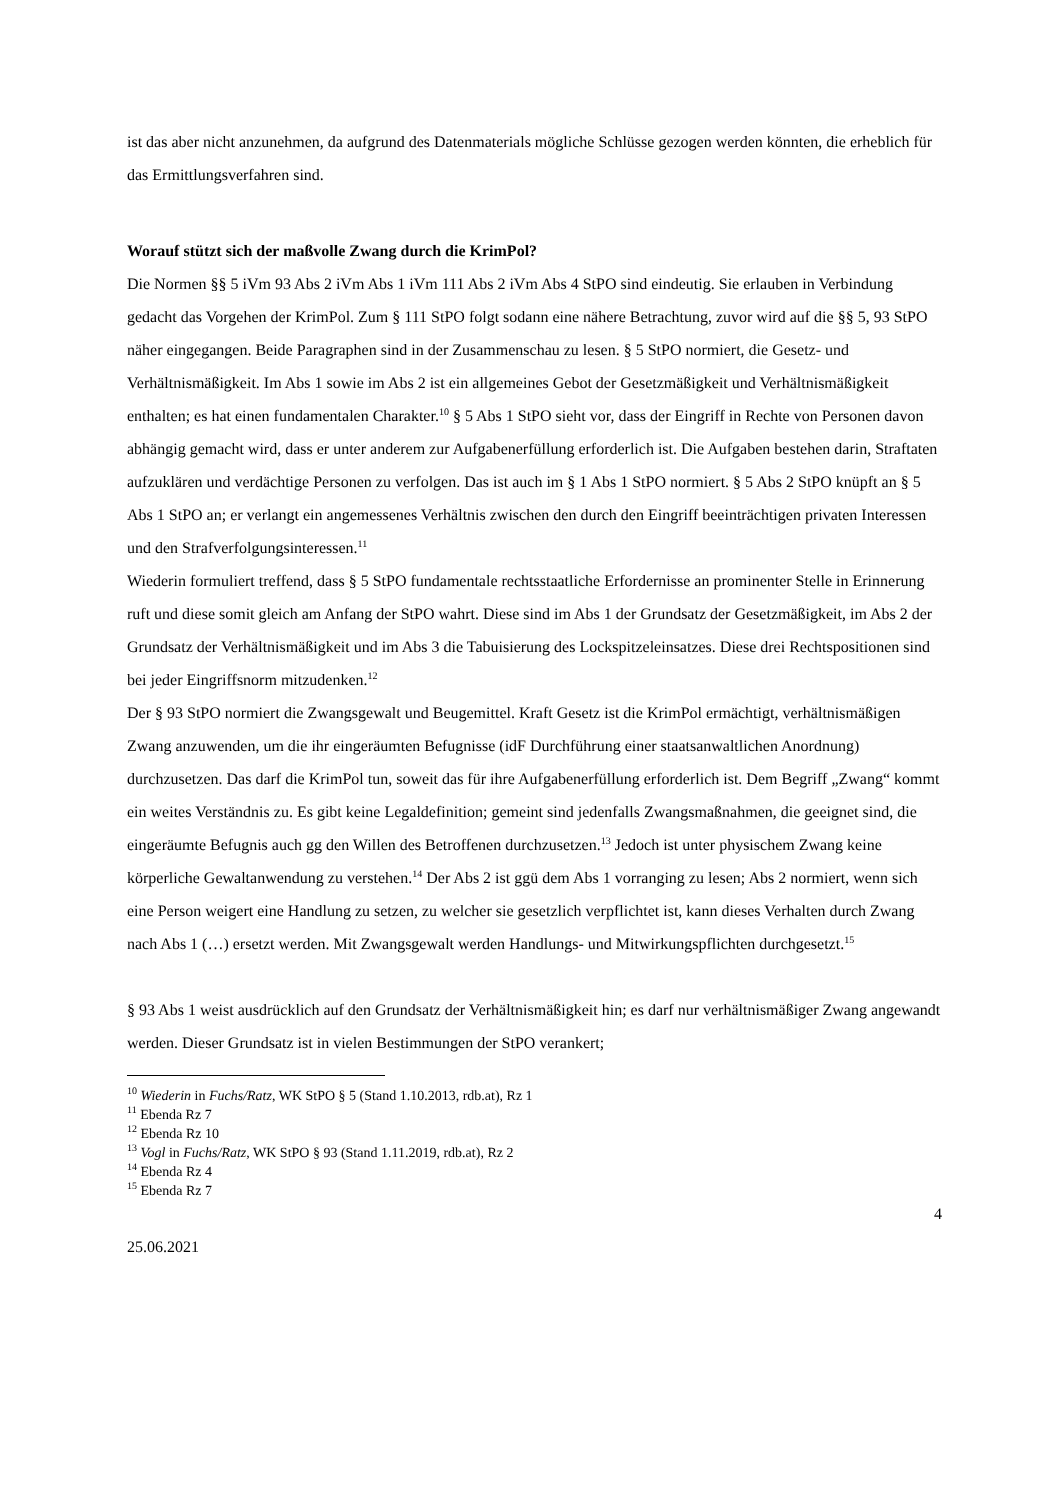ist das aber nicht anzunehmen, da aufgrund des Datenmaterials mögliche Schlüsse gezogen werden könnten, die erheblich für das Ermittlungsverfahren sind.
Worauf stützt sich der maßvolle Zwang durch die KrimPol?
Die Normen §§ 5 iVm 93 Abs 2 iVm Abs 1 iVm 111 Abs 2 iVm Abs 4 StPO sind eindeutig. Sie erlauben in Verbindung gedacht das Vorgehen der KrimPol. Zum § 111 StPO folgt sodann eine nähere Betrachtung, zuvor wird auf die §§ 5, 93 StPO näher eingegangen. Beide Paragraphen sind in der Zusammenschau zu lesen. § 5 StPO normiert, die Gesetz- und Verhältnismäßigkeit. Im Abs 1 sowie im Abs 2 ist ein allgemeines Gebot der Gesetzmäßigkeit und Verhältnismäßigkeit enthalten; es hat einen fundamentalen Charakter.<sup>10</sup> § 5 Abs 1 StPO sieht vor, dass der Eingriff in Rechte von Personen davon abhängig gemacht wird, dass er unter anderem zur Aufgabenerfüllung erforderlich ist. Die Aufgaben bestehen darin, Straftaten aufzuklären und verdächtige Personen zu verfolgen. Das ist auch im § 1 Abs 1 StPO normiert. § 5 Abs 2 StPO knüpft an § 5 Abs 1 StPO an; er verlangt ein angemessenes Verhältnis zwischen den durch den Eingriff beeinträchtigen privaten Interessen und den Strafverfolgungsinteressen.<sup>11</sup>
Wiederin formuliert treffend, dass § 5 StPO fundamentale rechtsstaatliche Erfordernisse an prominenter Stelle in Erinnerung ruft und diese somit gleich am Anfang der StPO wahrt. Diese sind im Abs 1 der Grundsatz der Gesetzmäßigkeit, im Abs 2 der Grundsatz der Verhältnismäßigkeit und im Abs 3 die Tabuisierung des Lockspitzeleinsatzes. Diese drei Rechtspositionen sind bei jeder Eingriffsnorm mitzudenken.<sup>12</sup>
Der § 93 StPO normiert die Zwangsgewalt und Beugemittel. Kraft Gesetz ist die KrimPol ermächtigt, verhältnismäßigen Zwang anzuwenden, um die ihr eingeräumten Befugnisse (idF Durchführung einer staatsanwaltlichen Anordnung) durchzusetzen. Das darf die KrimPol tun, soweit das für ihre Aufgabenerfüllung erforderlich ist. Dem Begriff „Zwang“ kommt ein weites Verständnis zu. Es gibt keine Legaldefinition; gemeint sind jedenfalls Zwangsmaßnahmen, die geeignet sind, die eingeräumte Befugnis auch gg den Willen des Betroffenen durchzusetzen.<sup>13</sup> Jedoch ist unter physischem Zwang keine körperliche Gewaltanwendung zu verstehen.<sup>14</sup> Der Abs 2 ist ggü dem Abs 1 vorranging zu lesen; Abs 2 normiert, wenn sich eine Person weigert eine Handlung zu setzen, zu welcher sie gesetzlich verpflichtet ist, kann dieses Verhalten durch Zwang nach Abs 1 (…) ersetzt werden. Mit Zwangsgewalt werden Handlungs- und Mitwirkungspflichten durchgesetzt.<sup>15</sup>
§ 93 Abs 1 weist ausdrücklich auf den Grundsatz der Verhältnismäßigkeit hin; es darf nur verhältnismäßiger Zwang angewandt werden. Dieser Grundsatz ist in vielen Bestimmungen der StPO verankert;
<sup>10</sup> Wiederin in Fuchs/Ratz, WK StPO § 5 (Stand 1.10.2013, rdb.at), Rz 1
<sup>11</sup> Ebenda Rz 7
<sup>12</sup> Ebenda Rz 10
<sup>13</sup> Vogl in Fuchs/Ratz, WK StPO § 93 (Stand 1.11.2019, rdb.at), Rz 2
<sup>14</sup> Ebenda Rz 4
<sup>15</sup> Ebenda Rz 7
4
25.06.2021